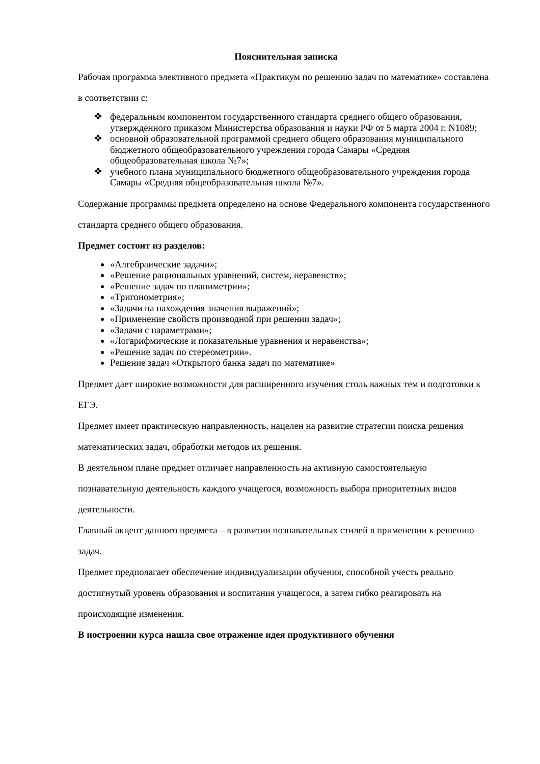Пояснительная записка
Рабочая программа элективного предмета «Практикум по решению задач по математике» составлена в соответствии с:
❖ федеральным компонентом государственного стандарта среднего общего образования, утвержденного приказом Министерства образования и науки РФ от 5 марта 2004 г. N1089;
❖ основной образовательной программой среднего общего образования муниципального бюджетного общеобразовательного учреждения города Самары «Средняя общеобразовательная школа №7»;
❖ учебного плана муниципального бюджетного общеобразовательного учреждения города Самары «Средняя общеобразовательная школа №7».
Содержание программы предмета определено на основе Федерального компонента государственного стандарта среднего общего образования.
Предмет состоит из разделов:
«Алгебраические задачи»;
«Решение рациональных уравнений, систем, неравенств»;
«Решение задач по планиметрии»;
«Тригонометрия»;
«Задачи на нахождения значения выражений»;
«Применение свойств производной при решении задач»;
«Задачи с параметрами»;
«Логарифмические и показательные уравнения и неравенства»;
«Решение задач по стереометрии».
Решение задач «Открытого банка задач по математике»
Предмет дает широкие возможности для расширенного изучения столь важных тем и подготовки к ЕГЭ.
Предмет имеет практическую направленность, нацелен на развитие стратегии поиска решения математических задач, обработки методов их решения.
В деятельном плане предмет отличает направленность на активную самостоятельную познавательную деятельность каждого учащегося, возможность выбора приоритетных видов деятельности.
Главный акцент данного предмета – в развитии познавательных стилей в применении к решению задач.
Предмет предполагает обеспечение индивидуализации обучения, способной учесть реально достигнутый уровень образования и воспитания учащегося, а затем гибко реагировать на происходящие изменения.
В построении курса нашла свое отражение идея продуктивного обучения